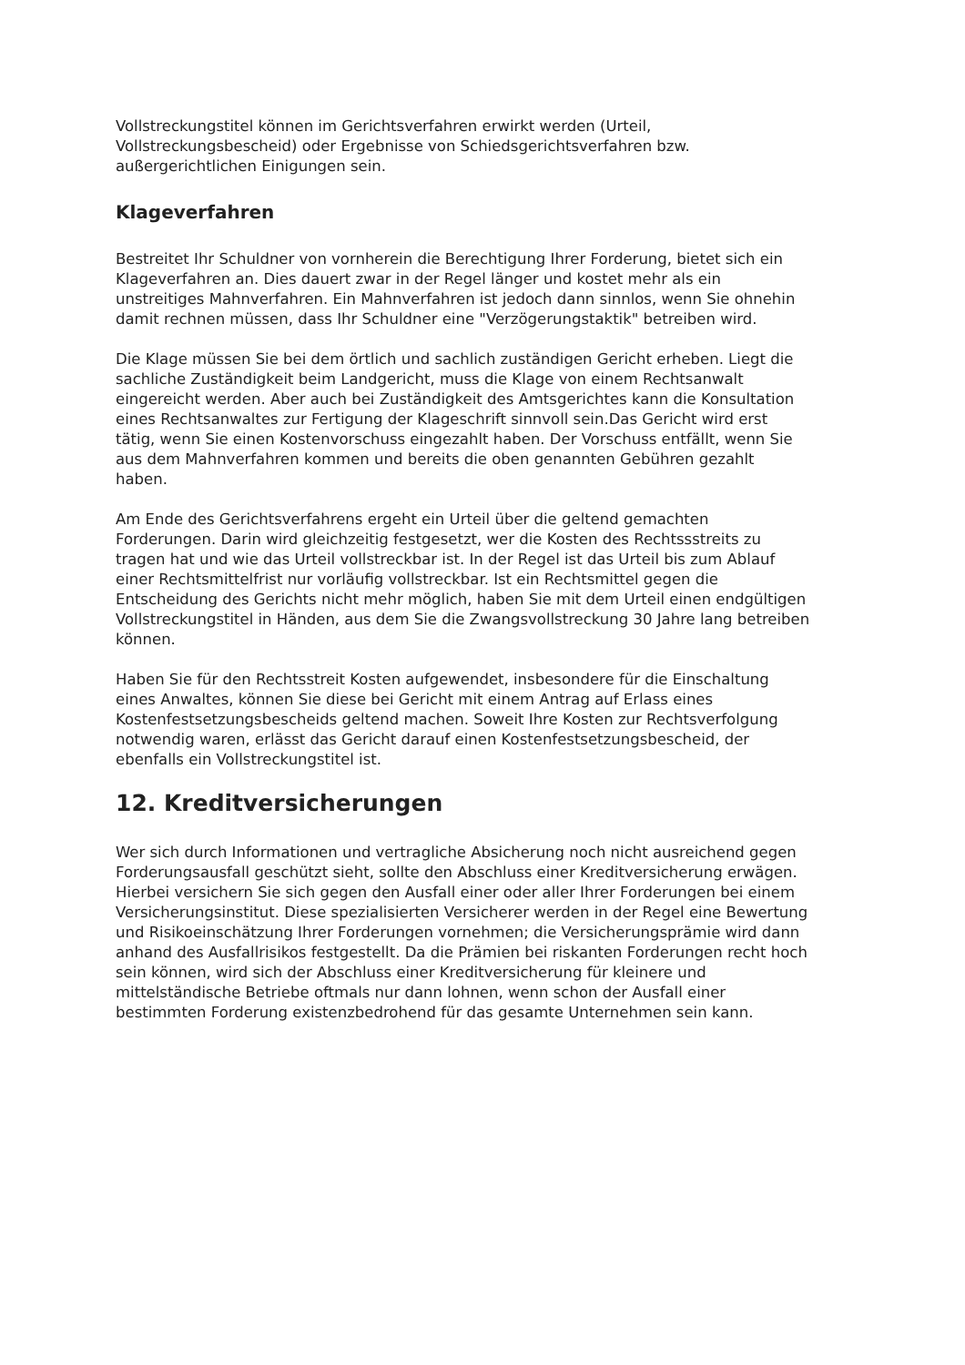Vollstreckungstitel können im Gerichtsverfahren erwirkt werden (Urteil, Vollstreckungsbescheid) oder Ergebnisse von Schiedsgerichtsverfahren bzw. außergerichtlichen Einigungen sein.
Klageverfahren
Bestreitet Ihr Schuldner von vornherein die Berechtigung Ihrer Forderung, bietet sich ein Klageverfahren an. Dies dauert zwar in der Regel länger und kostet mehr als ein unstreitiges Mahnverfahren. Ein Mahnverfahren ist jedoch dann sinnlos, wenn Sie ohnehin damit rechnen müssen, dass Ihr Schuldner eine "Verzögerungstaktik" betreiben wird.
Die Klage müssen Sie bei dem örtlich und sachlich zuständigen Gericht erheben. Liegt die sachliche Zuständigkeit beim Landgericht, muss die Klage von einem Rechtsanwalt eingereicht werden. Aber auch bei Zuständigkeit des Amtsgerichtes kann die Konsultation eines Rechtsanwaltes zur Fertigung der Klageschrift sinnvoll sein.Das Gericht wird erst tätig, wenn Sie einen Kostenvorschuss eingezahlt haben. Der Vorschuss entfällt, wenn Sie aus dem Mahnverfahren kommen und bereits die oben genannten Gebühren gezahlt haben.
Am Ende des Gerichtsverfahrens ergeht ein Urteil über die geltend gemachten Forderungen. Darin wird gleichzeitig festgesetzt, wer die Kosten des Rechtssstreits zu tragen hat und wie das Urteil vollstreckbar ist. In der Regel ist das Urteil bis zum Ablauf einer Rechtsmittelfrist nur vorläufig vollstreckbar. Ist ein Rechtsmittel gegen die Entscheidung des Gerichts nicht mehr möglich, haben Sie mit dem Urteil einen endgültigen Vollstreckungstitel in Händen, aus dem Sie die Zwangsvollstreckung 30 Jahre lang betreiben können.
Haben Sie für den Rechtsstreit Kosten aufgewendet, insbesondere für die Einschaltung eines Anwaltes, können Sie diese bei Gericht mit einem Antrag auf Erlass eines Kostenfestsetzungsbescheids geltend machen. Soweit Ihre Kosten zur Rechtsverfolgung notwendig waren, erlässt das Gericht darauf einen Kostenfestsetzungsbescheid, der ebenfalls ein Vollstreckungstitel ist.
12. Kreditversicherungen
Wer sich durch Informationen und vertragliche Absicherung noch nicht ausreichend gegen Forderungsausfall geschützt sieht, sollte den Abschluss einer Kreditversicherung erwägen. Hierbei versichern Sie sich gegen den Ausfall einer oder aller Ihrer Forderungen bei einem Versicherungsinstitut. Diese spezialisierten Versicherer werden in der Regel eine Bewertung und Risikoeinschätzung Ihrer Forderungen vornehmen; die Versicherungsprämie wird dann anhand des Ausfallrisikos festgestellt. Da die Prämien bei riskanten Forderungen recht hoch sein können, wird sich der Abschluss einer Kreditversicherung für kleinere und mittelständische Betriebe oftmals nur dann lohnen, wenn schon der Ausfall einer bestimmten Forderung existenzbedrohend für das gesamte Unternehmen sein kann.